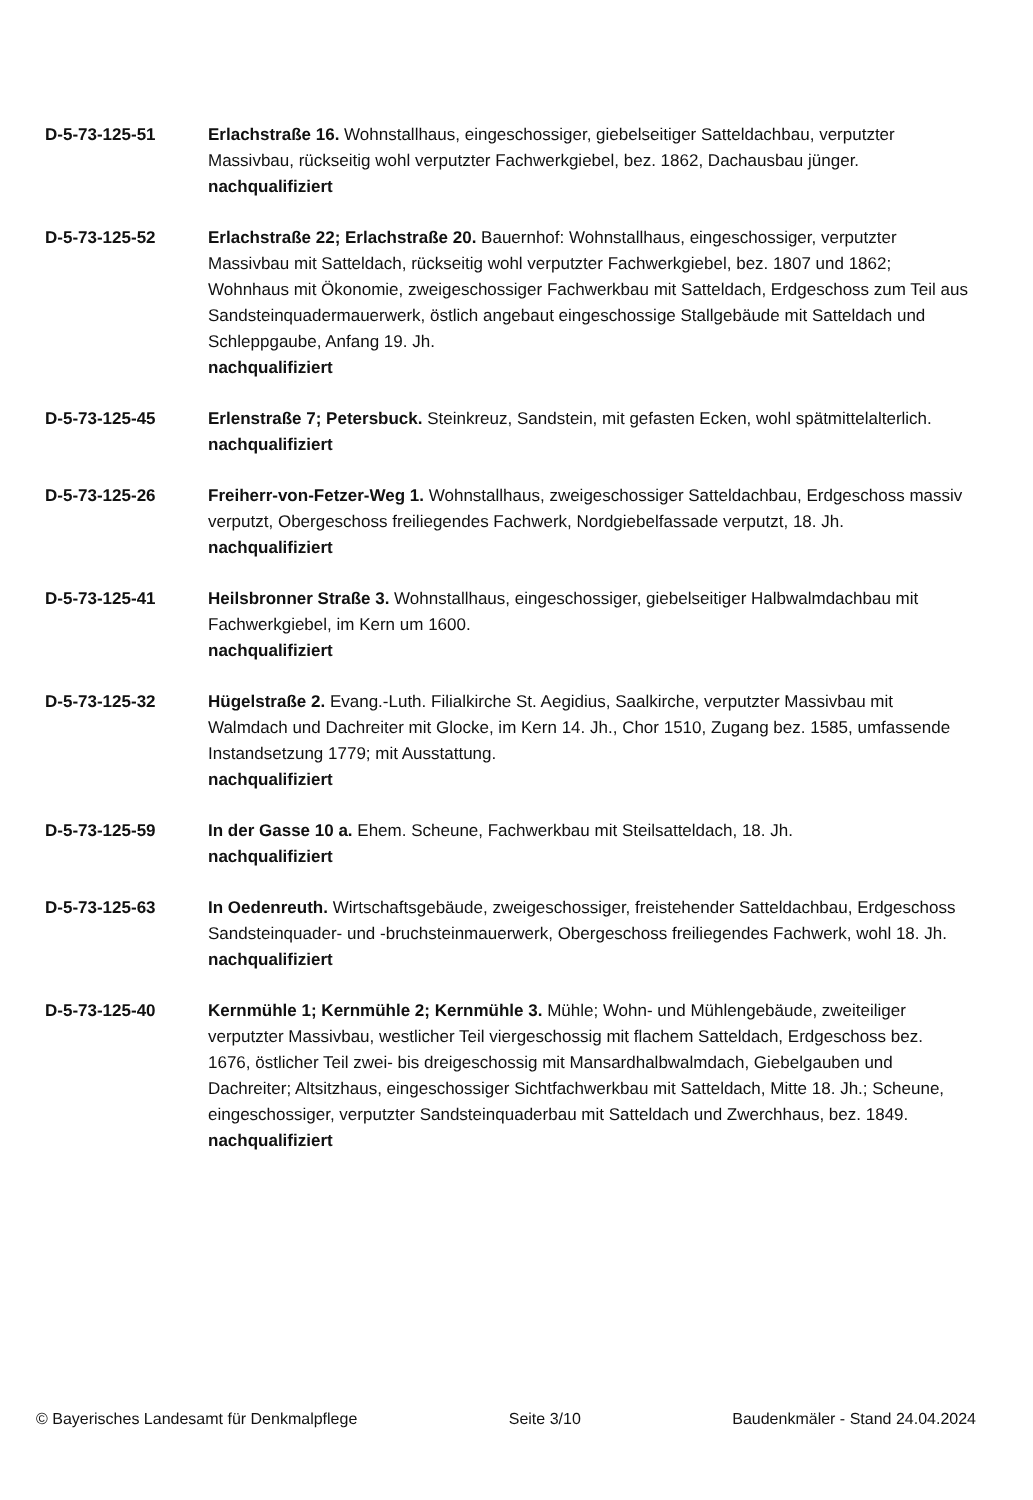D-5-73-125-51 Erlachstraße 16. Wohnstallhaus, eingeschossiger, giebelseitiger Satteldachbau, verputzter Massivbau, rückseitig wohl verputzter Fachwerkgiebel, bez. 1862, Dachausbau jünger.
nachqualifiziert
D-5-73-125-52 Erlachstraße 22; Erlachstraße 20. Bauernhof: Wohnstallhaus, eingeschossiger, verputzter Massivbau mit Satteldach, rückseitig wohl verputzter Fachwerkgiebel, bez. 1807 und 1862; Wohnhaus mit Ökonomie, zweigeschossiger Fachwerkbau mit Satteldach, Erdgeschoss zum Teil aus Sandsteinquadermauerwerk, östlich angebaut eingeschossige Stallgebäude mit Satteldach und Schleppgaube, Anfang 19. Jh.
nachqualifiziert
D-5-73-125-45 Erlenstraße 7; Petersbuck. Steinkreuz, Sandstein, mit gefasten Ecken, wohl spätmittelalterlich.
nachqualifiziert
D-5-73-125-26 Freiherr-von-Fetzer-Weg 1. Wohnstallhaus, zweigeschossiger Satteldachbau, Erdgeschoss massiv verputzt, Obergeschoss freiliegendes Fachwerk, Nordgiebelfassade verputzt, 18. Jh.
nachqualifiziert
D-5-73-125-41 Heilsbronner Straße 3. Wohnstallhaus, eingeschossiger, giebelseitiger Halbwalmdachbau mit Fachwerkgiebel, im Kern um 1600.
nachqualifiziert
D-5-73-125-32 Hügelstraße 2. Evang.-Luth. Filialkirche St. Aegidius, Saalkirche, verputzter Massivbau mit Walmdach und Dachreiter mit Glocke, im Kern 14. Jh., Chor 1510, Zugang bez. 1585, umfassende Instandsetzung 1779; mit Ausstattung.
nachqualifiziert
D-5-73-125-59 In der Gasse 10 a. Ehem. Scheune, Fachwerkbau mit Steilsatteldach, 18. Jh.
nachqualifiziert
D-5-73-125-63 In Oedenreuth. Wirtschaftsgebäude, zweigeschossiger, freistehender Satteldachbau, Erdgeschoss Sandsteinquader- und -bruchsteinmauerwerk, Obergeschoss freiliegendes Fachwerk, wohl 18. Jh.
nachqualifiziert
D-5-73-125-40 Kernmühle 1; Kernmühle 2; Kernmühle 3. Mühle; Wohn- und Mühlengebäude, zweiteiliger verputzter Massivbau, westlicher Teil viergeschossig mit flachem Satteldach, Erdgeschoss bez. 1676, östlicher Teil zwei- bis dreigeschossig mit Mansardhalbwalmdach, Giebelgauben und Dachreiter; Altsitzhaus, eingeschossiger Sichtfachwerkbau mit Satteldach, Mitte 18. Jh.; Scheune, eingeschossiger, verputzter Sandsteinquaderbau mit Satteldach und Zwerchhaus, bez. 1849.
nachqualifiziert
© Bayerisches Landesamt für Denkmalpflege Seite 3/10 Baudenkmäler - Stand 24.04.2024